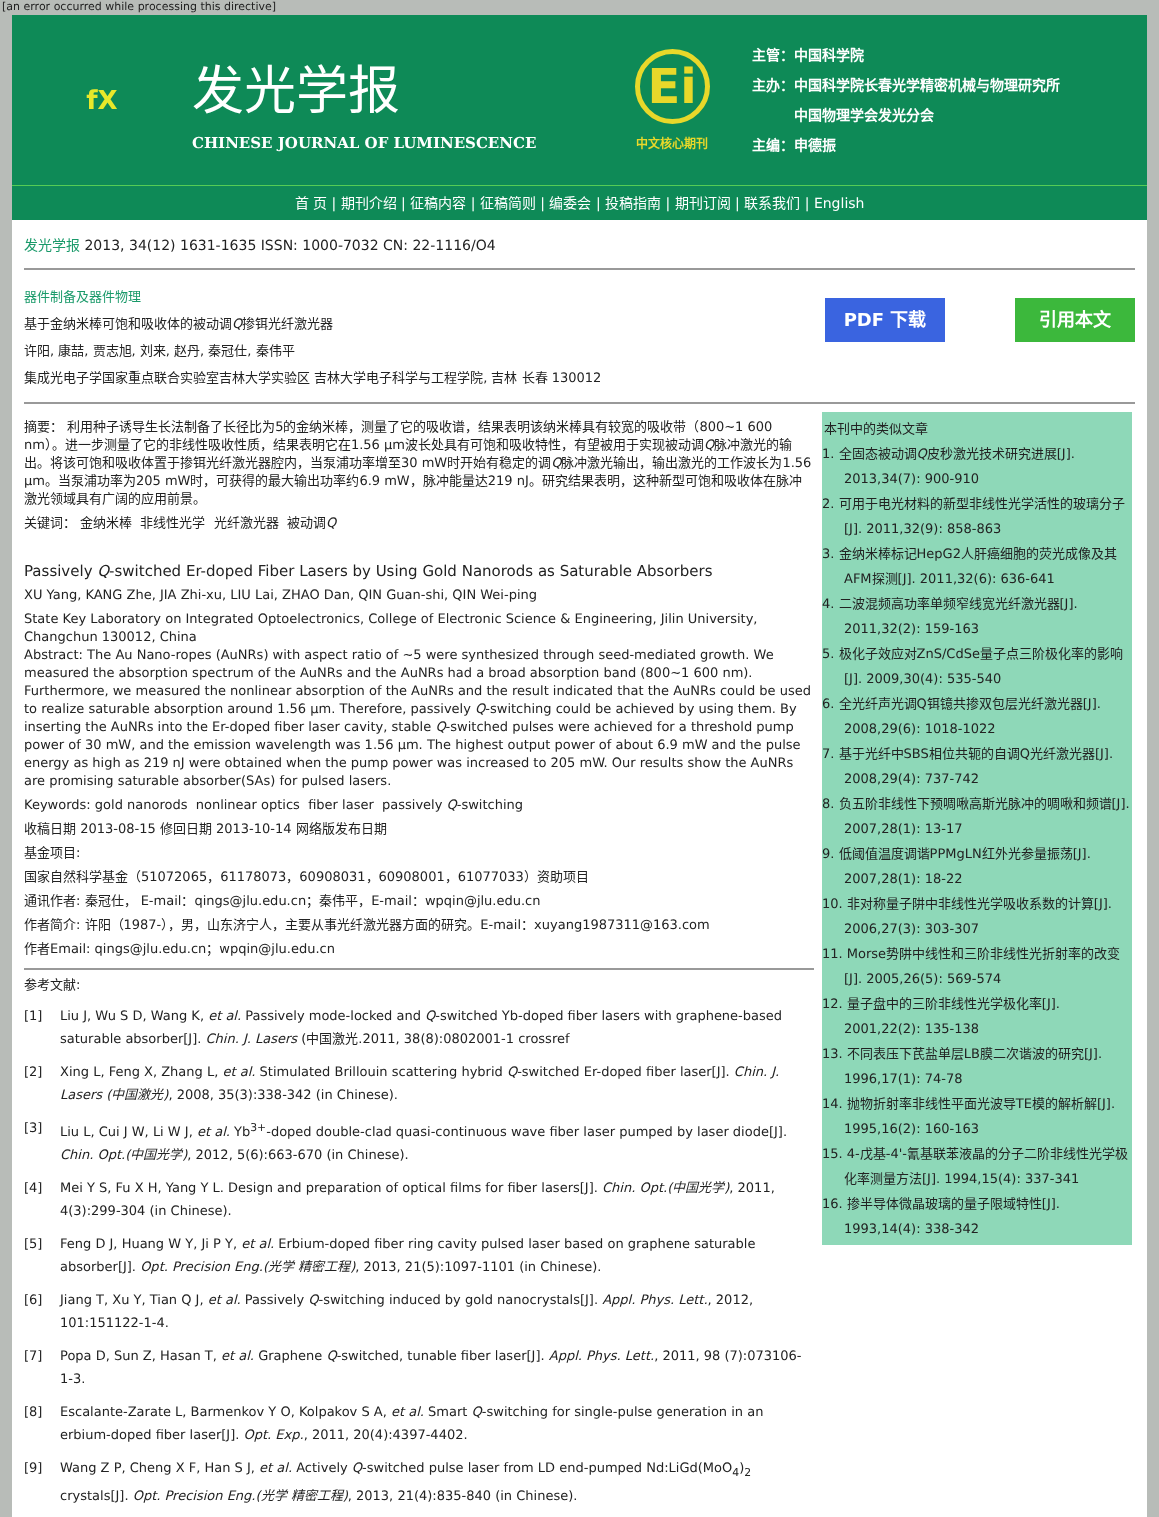[an error occurred while processing this directive]
fX
发光学报
CHINESE JOURNAL OF LUMINESCENCE
Ei
中文核心期刊
主管：中国科学院
主办：中国科学院长春光学精密机械与物理研究所
   中国物理学会发光分会
主编：申德振
首 页 | 期刊介绍 | 征稿内容 | 征稿简则 | 编委会 | 投稿指南 | 期刊订阅 | 联系我们 | English
发光学报 2013, 34(12) 1631-1635 ISSN: 1000-7032 CN: 22-1116/O4
器件制备及器件物理
基于金纳米棒可饱和吸收体的被动调Q掺铒光纤激光器
许阳, 康喆, 贾志旭, 刘来, 赵丹, 秦冠仕, 秦伟平
集成光电子学国家重点联合实验室吉林大学实验区 吉林大学电子科学与工程学院, 吉林 长春 130012
PDF 下载 引用本文
摘要： 利用种子诱导生长法制备了长径比为5的金纳米棒，测量了它的吸收谱，结果表明该纳米棒具有较宽的吸收带（800~1 600 nm）。进一步测量了它的非线性吸收性质，结果表明它在1.56 μm波长处具有可饱和吸收特性，有望被用于实现被动调Q脉冲激光的输出。将该可饱和吸收体置于掺铒光纤激光器腔内，当泵浦功率增至30 mW时开始有稳定的调Q脉冲激光输出，输出激光的工作波长为1.56 μm。当泵浦功率为205 mW时，可获得的最大输出功率约6.9 mW，脉冲能量达219 nJ。研究结果表明，这种新型可饱和吸收体在脉冲激光领域具有广阔的应用前景。
关键词： 金纳米棒 非线性光学 光纤激光器 被动调Q
Passively Q-switched Er-doped Fiber Lasers by Using Gold Nanorods as Saturable Absorbers
XU Yang, KANG Zhe, JIA Zhi-xu, LIU Lai, ZHAO Dan, QIN Guan-shi, QIN Wei-ping
State Key Laboratory on Integrated Optoelectronics, College of Electronic Science & Engineering, Jilin University, Changchun 130012, China
Abstract: The Au Nano-ropes (AuNRs) with aspect ratio of ~5 were synthesized through seed-mediated growth. We measured the absorption spectrum of the AuNRs and the AuNRs had a broad absorption band (800~1 600 nm). Furthermore, we measured the nonlinear absorption of the AuNRs and the result indicated that the AuNRs could be used to realize saturable absorption around 1.56 μm. Therefore, passively Q-switching could be achieved by using them. By inserting the AuNRs into the Er-doped fiber laser cavity, stable Q-switched pulses were achieved for a threshold pump power of 30 mW, and the emission wavelength was 1.56 μm. The highest output power of about 6.9 mW and the pulse energy as high as 219 nJ were obtained when the pump power was increased to 205 mW. Our results show the AuNRs are promising saturable absorber(SAs) for pulsed lasers.
Keywords: gold nanorods nonlinear optics fiber laser passively Q-switching
收稿日期 2013-08-15 修回日期 2013-10-14 网络版发布日期
基金项目:
国家自然科学基金（51072065，61178073，60908031，60908001，61077033）资助项目
通讯作者: 秦冠仕， E-mail：qings@jlu.edu.cn；秦伟平，E-mail：wpqin@jlu.edu.cn
作者简介: 许阳（1987-），男，山东济宁人，主要从事光纤激光器方面的研究。E-mail：xuyang1987311@163.com
作者Email: qings@jlu.edu.cn；wpqin@jlu.edu.cn
参考文献:
[1] Liu J, Wu S D, Wang K, et al. Passively mode-locked and Q-switched Yb-doped fiber lasers with graphene-based saturable absorber[J]. Chin. J. Lasers (中国激光.2011, 38(8):0802001-1 crossref
[2] Xing L, Feng X, Zhang L, et al. Stimulated Brillouin scattering hybrid Q-switched Er-doped fiber laser[J]. Chin. J. Lasers (中国激光), 2008, 35(3):338-342 (in Chinese).
[3] Liu L, Cui J W, Li W J, et al. Yb<sup>3+</sup>-doped double-clad quasi-continuous wave fiber laser pumped by laser diode[J]. Chin. Opt.(中国光学), 2012, 5(6):663-670 (in Chinese).
[4] Mei Y S, Fu X H, Yang Y L. Design and preparation of optical films for fiber lasers[J]. Chin. Opt.(中国光学), 2011, 4(3):299-304 (in Chinese).
[5] Feng D J, Huang W Y, Ji P Y, et al. Erbium-doped fiber ring cavity pulsed laser based on graphene saturable absorber[J]. Opt. Precision Eng.(光学 精密工程), 2013, 21(5):1097-1101 (in Chinese).
[6] Jiang T, Xu Y, Tian Q J, et al. Passively Q-switching induced by gold nanocrystals[J]. Appl. Phys. Lett., 2012, 101:151122-1-4.
[7] Popa D, Sun Z, Hasan T, et al. Graphene Q-switched, tunable fiber laser[J]. Appl. Phys. Lett., 2011, 98 (7):073106-1-3.
[8] Escalante-Zarate L, Barmenkov Y O, Kolpakov S A, et al. Smart Q-switching for single-pulse generation in an erbium-doped fiber laser[J]. Opt. Exp., 2011, 20(4):4397-4402.
[9] Wang Z P, Cheng X F, Han S J, et al. Actively Q-switched pulse laser from LD end-pumped Nd:LiGd(MoO<sub>4</sub>)<sub>2</sub> crystals[J]. Opt. Precision Eng.(光学 精密工程), 2013, 21(4):835-840 (in Chinese).
本刊中的类似文章
1. 全固态被动调Q皮秒激光技术研究进展[J]. 2013,34(7): 900-910
2. 可用于电光材料的新型非线性光学活性的玻璃分子[J]. 2011,32(9): 858-863
3. 金纳米棒标记HepG2人肝癌细胞的荧光成像及其AFM探测[J]. 2011,32(6): 636-641
4. 二波混频高功率单频窄线宽光纤激光器[J]. 2011,32(2): 159-163
5. 极化子效应对ZnS/CdSe量子点三阶极化率的影响[J]. 2009,30(4): 535-540
6. 全光纤声光调Q铒镱共掺双包层光纤激光器[J]. 2008,29(6): 1018-1022
7. 基于光纤中SBS相位共轭的自调Q光纤激光器[J]. 2008,29(4): 737-742
8. 负五阶非线性下预啁啾高斯光脉冲的啁啾和频谱[J]. 2007,28(1): 13-17
9. 低阈值温度调谐PPMgLN红外光参量振荡[J]. 2007,28(1): 18-22
10. 非对称量子阱中非线性光学吸收系数的计算[J]. 2006,27(3): 303-307
11. Morse势阱中线性和三阶非线性光折射率的改变[J]. 2005,26(5): 569-574
12. 量子盘中的三阶非线性光学极化率[J]. 2001,22(2): 135-138
13. 不同表压下芪盐单层LB膜二次谐波的研究[J]. 1996,17(1): 74-78
14. 抛物折射率非线性平面光波导TE模的解析解[J]. 1995,16(2): 160-163
15. 4-戊基-4'-氰基联苯液晶的分子二阶非线性光学极化率测量方法[J]. 1994,15(4): 337-341
16. 掺半导体微晶玻璃的量子限域特性[J]. 1993,14(4): 338-342